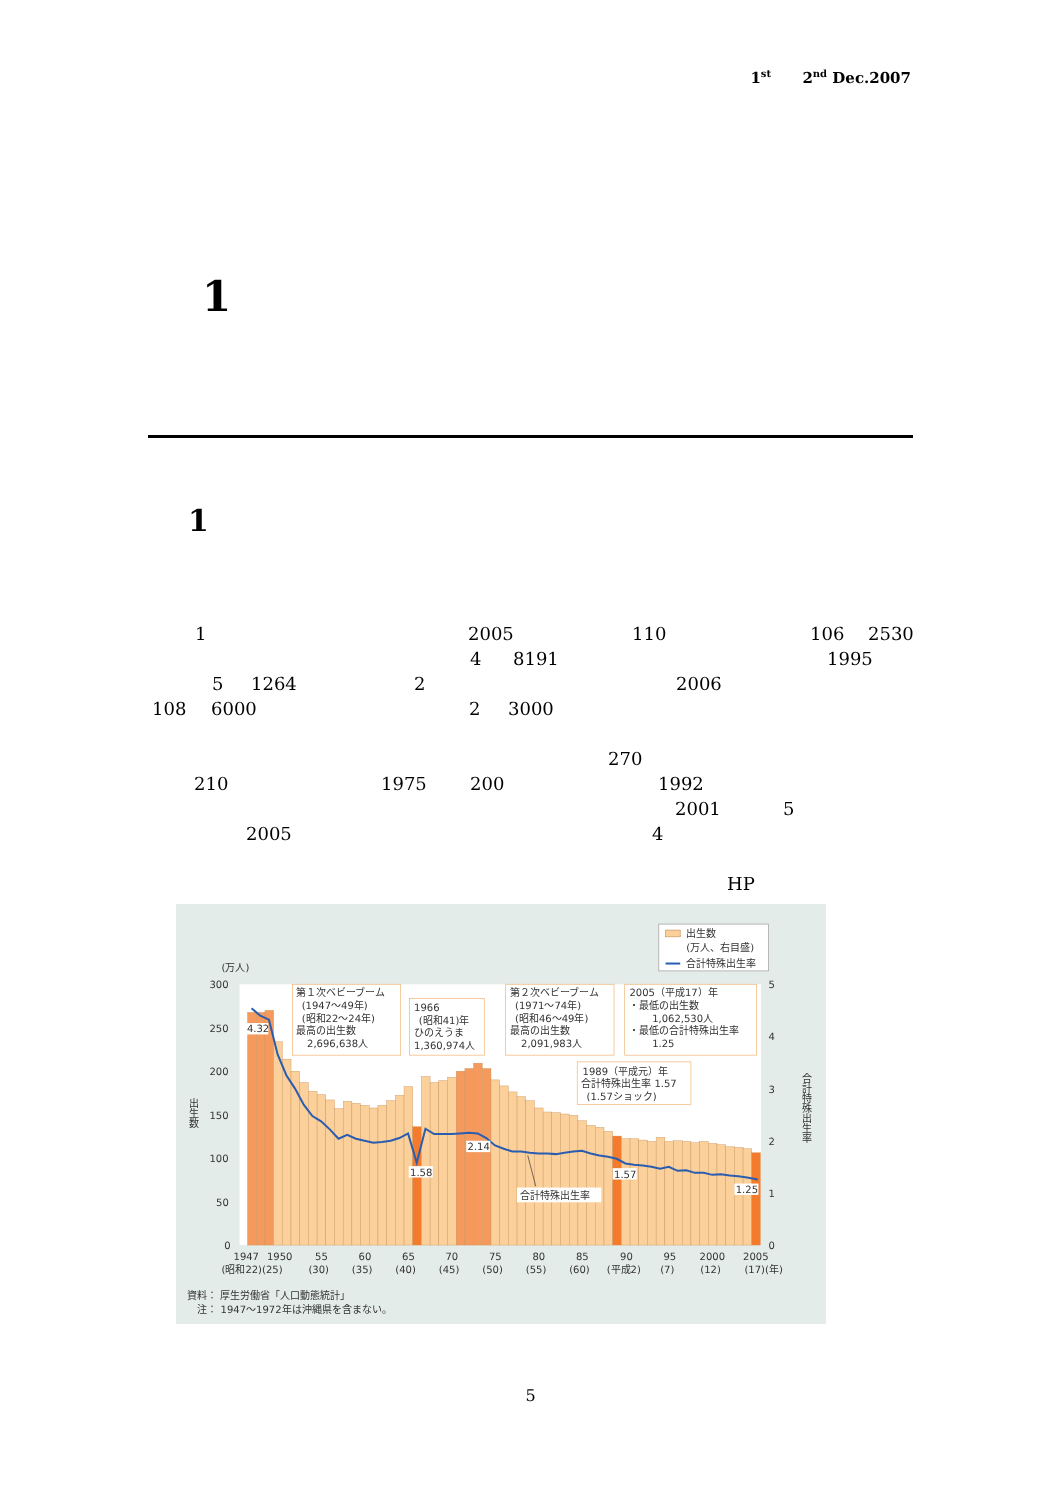1<sup>st</sup> 2<sup>nd</sup> Dec.2007
1
1
1 2005 110 106 2530
4 8191 1995
5 1264 2 2006
108 6000 2 3000
270
210 1975 200 1992
2001 5
2005 4
HP
出生数
(万人、右目盛)
合計特殊出生率
(万人)
300
250
200
150
100
50
0
5
4
3
2
1
0
出
生
数
合
計
特
殊
出
生
率
第１次ベビーブーム
(1947～49年)
(昭和22～24年)
最高の出生数
2,696,638人
1966
(昭和41)年
ひのえうま
1,360,974人
第２次ベビーブーム
(1971～74年)
(昭和46～49年)
最高の出生数
2,091,983人
2005（平成17）年
・最低の出生数
1,062,530人
・最低の合計特殊出生率
1.25
1989（平成元）年
合計特殊出生率 1.57
(1.57ショック)
4.32
1.58
2.14
1.57
1.25
合計特殊出生率
1947
1950
55
60
65
70
75
80
85
90
95
2000
2005
(昭和22)(25)
(30)
(35)
(40)
(45)
(50)
(55)
(60)
(平成2)
(7)
(12)
(17)(年)
資料： 厚生労働省「人口動態統計」
注： 1947～1972年は沖縄県を含まない。
5